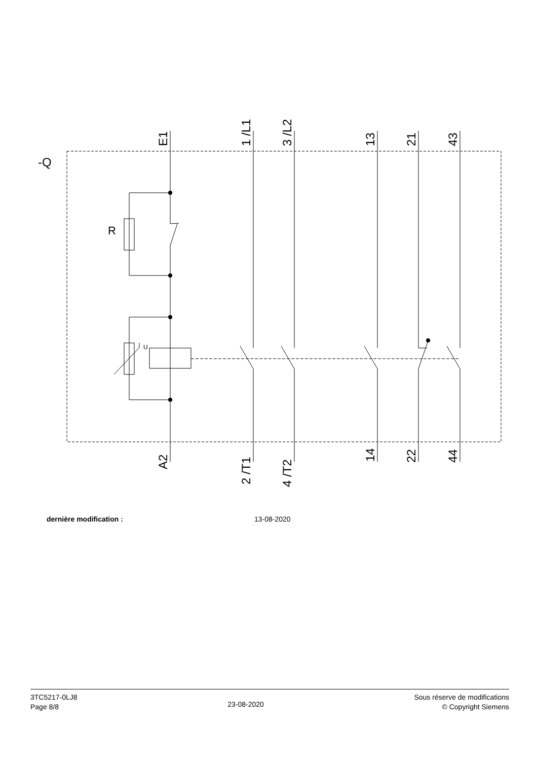-Q
R
U
E1
1 /L1
3 /L2
13
21
43
A2
2 /T1
4 /T2
14
22
44
dernière modification : 13-08-2020
3TC5217-0LJ8
Page 8/8
23-08-2020
Sous réserve de modifications
© Copyright Siemens